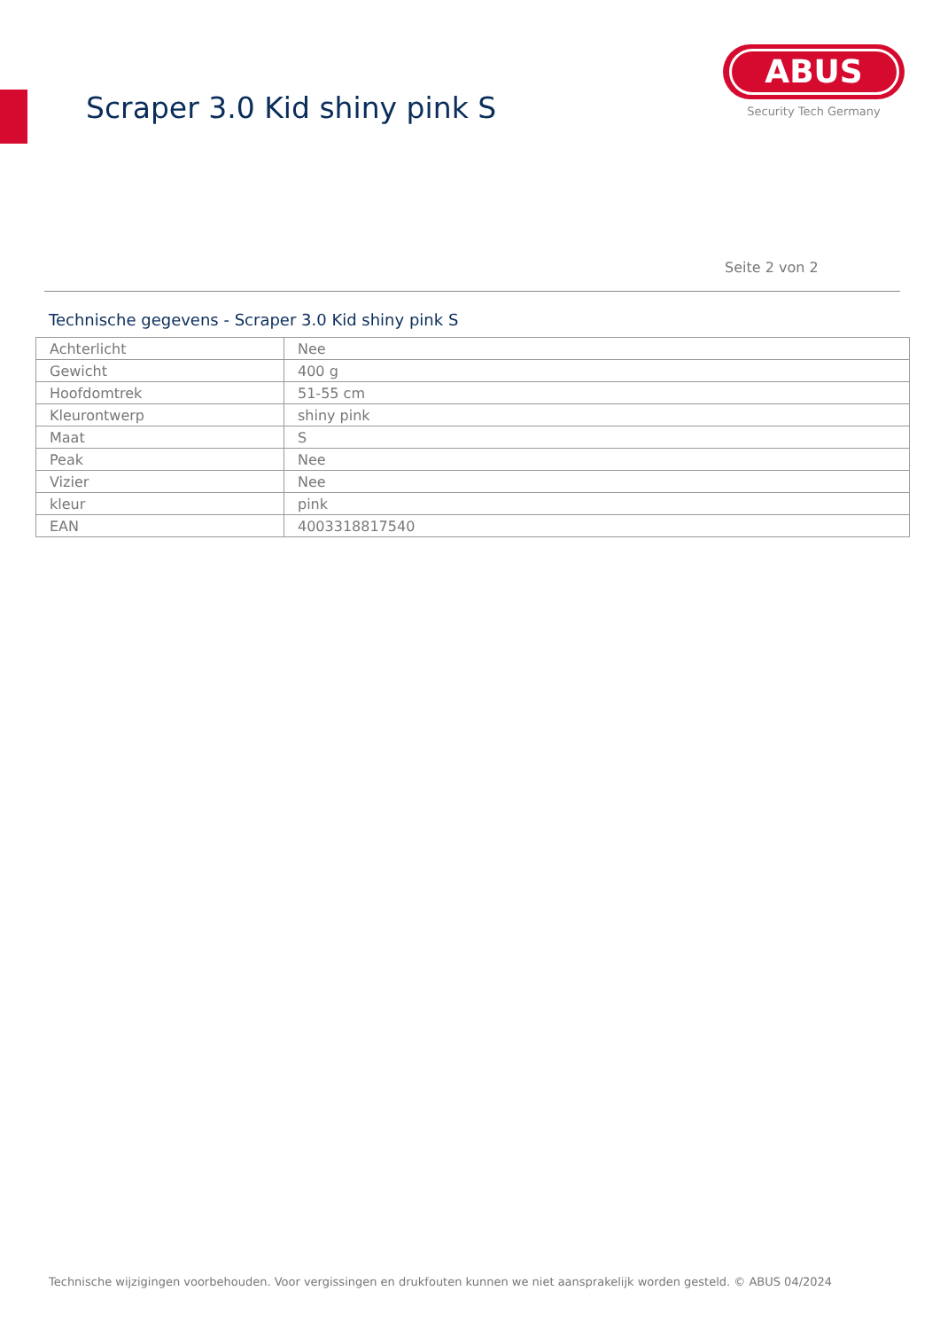Scraper 3.0 Kid shiny pink S
ABUS
Security Tech Germany
Seite 2 von 2
Technische gegevens - Scraper 3.0 Kid shiny pink S
| Achterlicht | Nee |
| Gewicht | 400 g |
| Hoofdomtrek | 51-55 cm |
| Kleurontwerp | shiny pink |
| Maat | S |
| Peak | Nee |
| Vizier | Nee |
| kleur | pink |
| EAN | 4003318817540 |
Technische wijzigingen voorbehouden. Voor vergissingen en drukfouten kunnen we niet aansprakelijk worden gesteld. © ABUS 04/2024